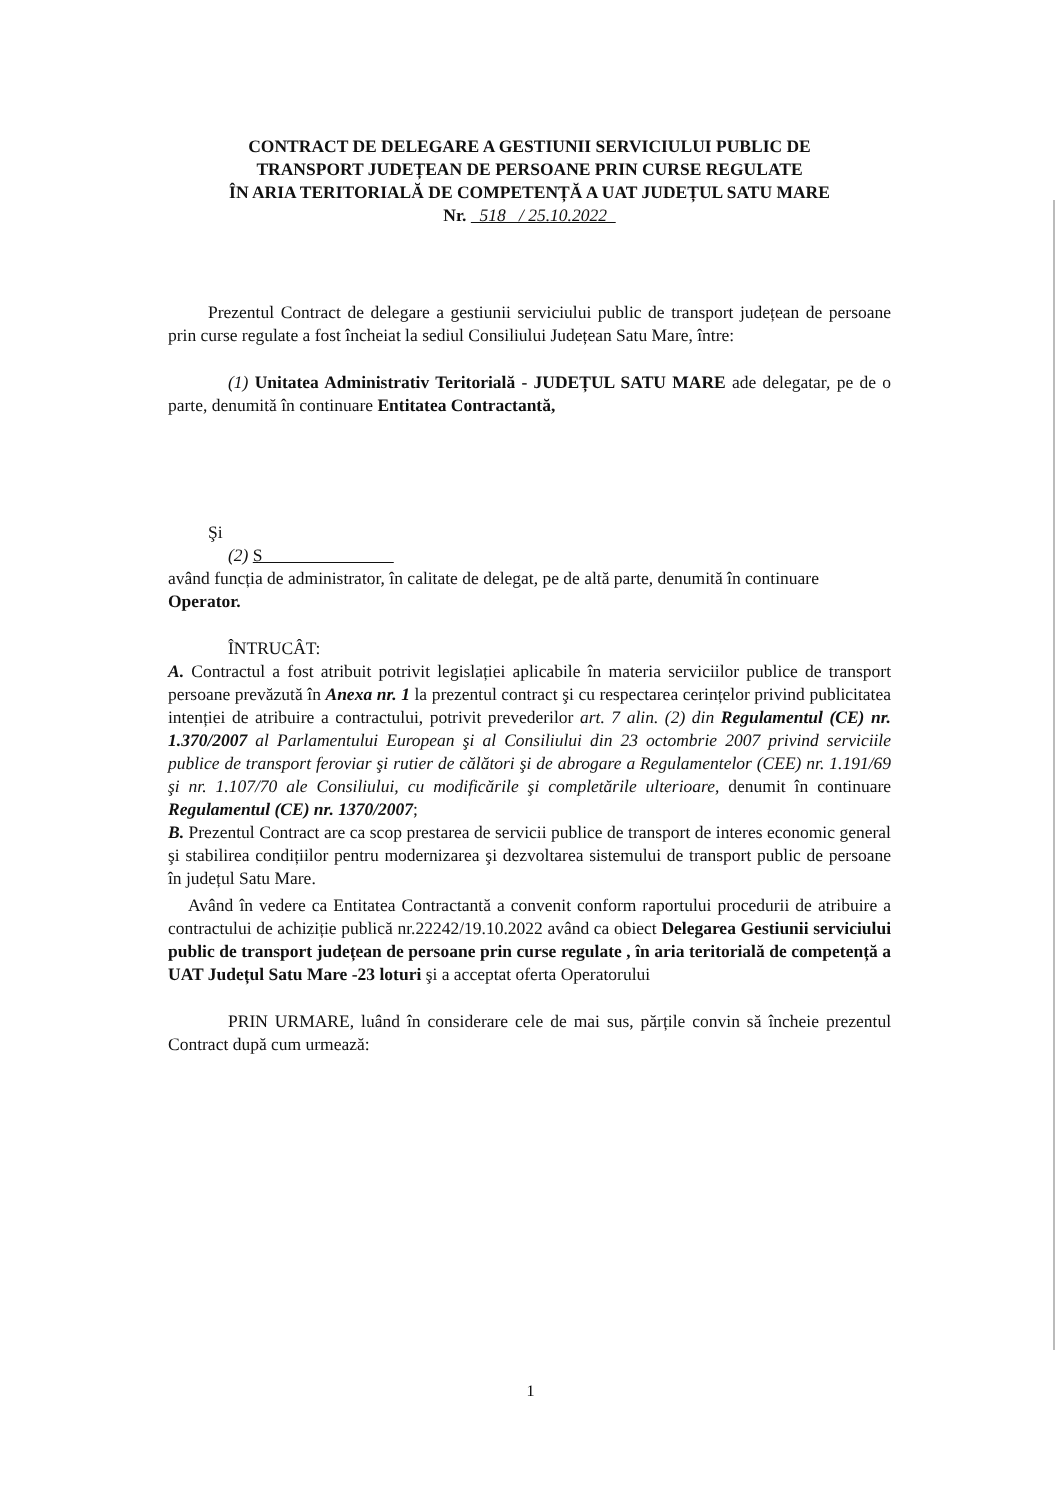CONTRACT DE DELEGARE A GESTIUNII SERVICIULUI PUBLIC DE
TRANSPORT JUDEȚEAN DE PERSOANE PRIN CURSE REGULATE
ÎN ARIA TERITORIALĂ DE COMPETENȚĂ A UAT JUDEȚUL SATU MARE
Nr. 518 / 25.10.2022
Prezentul Contract de delegare a gestiunii serviciului public de transport județean de persoane prin curse regulate a fost încheiat la sediul Consiliului Județean Satu Mare, între:
(1) Unitatea Administrativ Teritorială - JUDEȚUL SATU MARE ade delegatar, pe de o parte, denumită în continuare Entitatea Contractantă,
Şi
(2) S
având funcția de administrator, în calitate de delegat, pe de altă parte, denumită în continuare
Operator.
ÎNTRUCÂT:
A. Contractul a fost atribuit potrivit legislației aplicabile în materia serviciilor publice de transport persoane prevăzută în Anexa nr. 1 la prezentul contract şi cu respectarea cerințelor privind publicitatea intenției de atribuire a contractului, potrivit prevederilor art. 7 alin. (2) din Regulamentul (CE) nr. 1.370/2007 al Parlamentului European şi al Consiliului din 23 octombrie 2007 privind serviciile publice de transport feroviar şi rutier de călători şi de abrogare a Regulamentelor (CEE) nr. 1.191/69 şi nr. 1.107/70 ale Consiliului, cu modificările şi completările ulterioare, denumit în continuare Regulamentul (CE) nr. 1370/2007;
B. Prezentul Contract are ca scop prestarea de servicii publice de transport de interes economic general şi stabilirea condițiilor pentru modernizarea şi dezvoltarea sistemului de transport public de persoane în județul Satu Mare.
Având în vedere ca Entitatea Contractantă a convenit conform raportului procedurii de atribuire a contractului de achiziție publică nr.22242/19.10.2022 având ca obiect Delegarea Gestiunii serviciului public de transport județean de persoane prin curse regulate , în aria teritorială de competență a UAT Județul Satu Mare -23 loturi şi a acceptat oferta Operatorului
PRIN URMARE, luând în considerare cele de mai sus, părțile convin să încheie prezentul Contract după cum urmează:
1